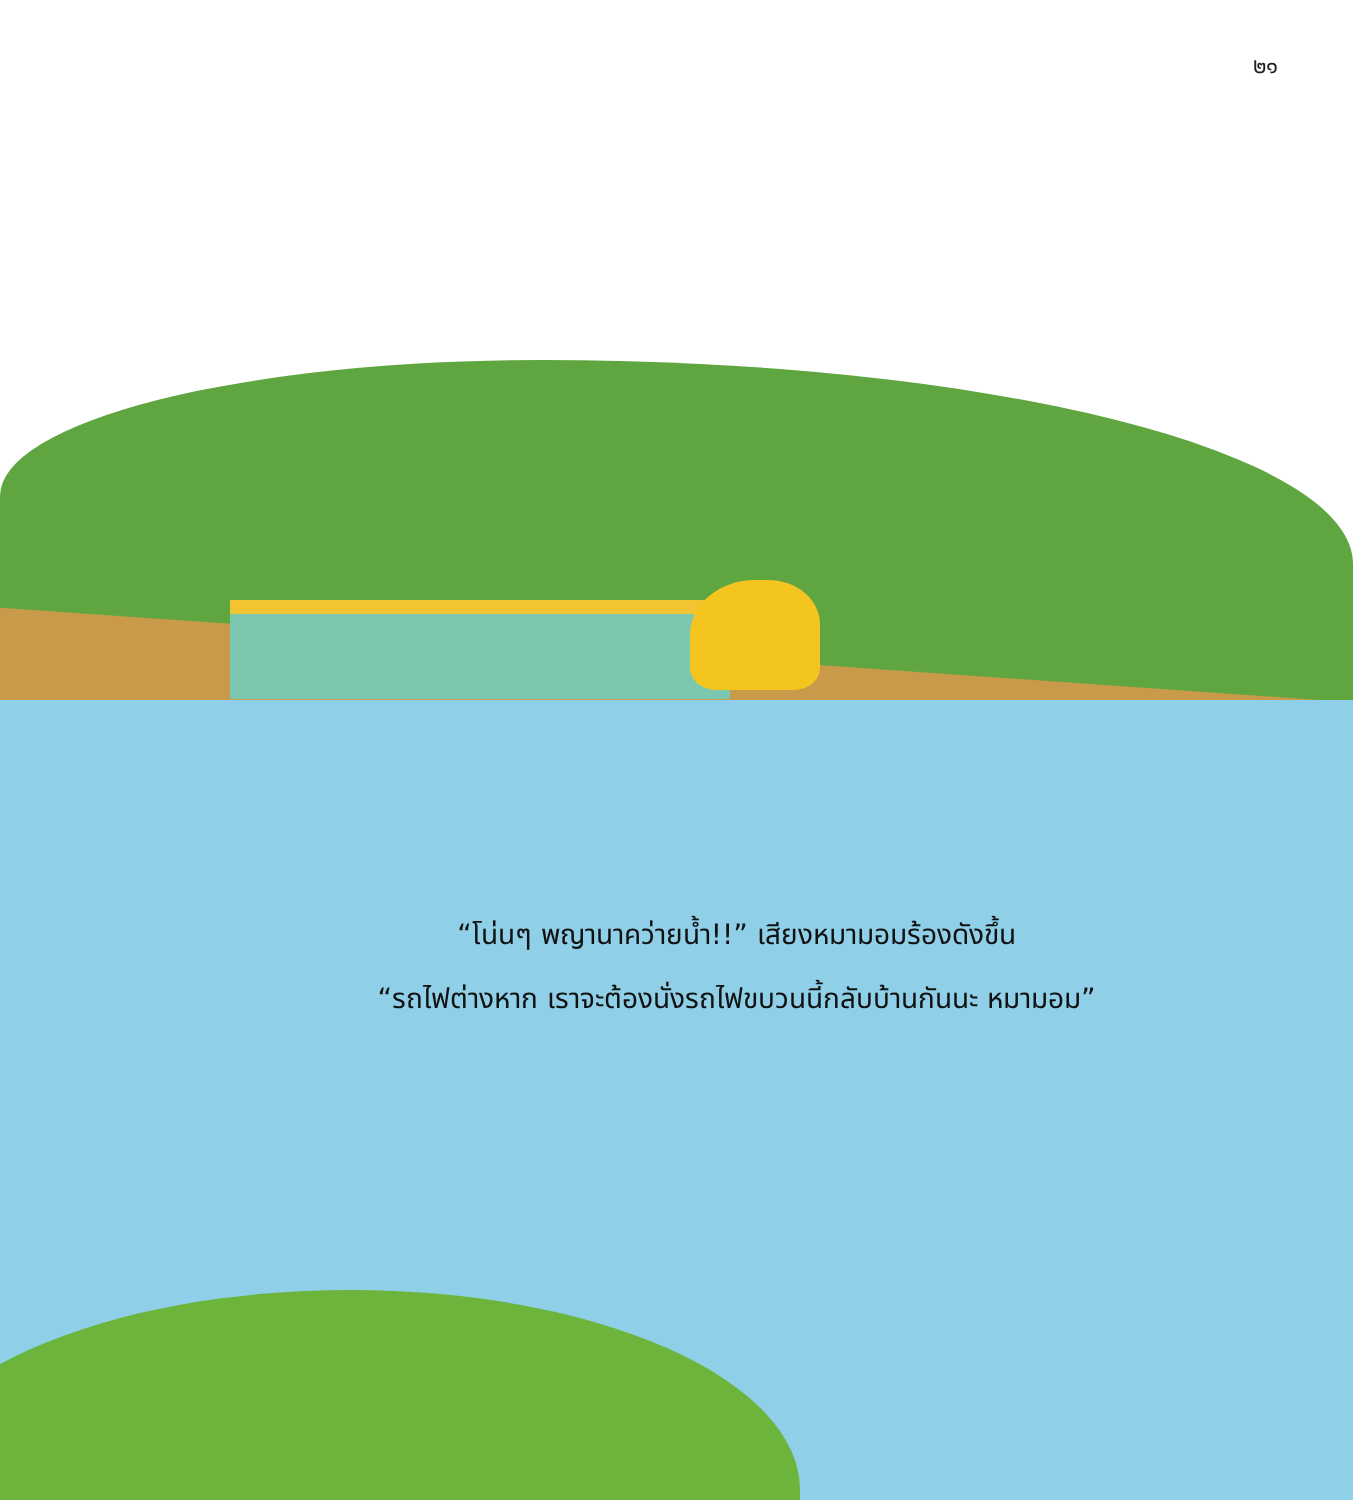๒๑
“โน่นๆ พญานาคว่ายน้ำ!!” เสียงหมามอมร้องดังขึ้น
“รถไฟต่างหาก เราจะต้องนั่งรถไฟขบวนนี้กลับบ้านกันนะ หมามอม”